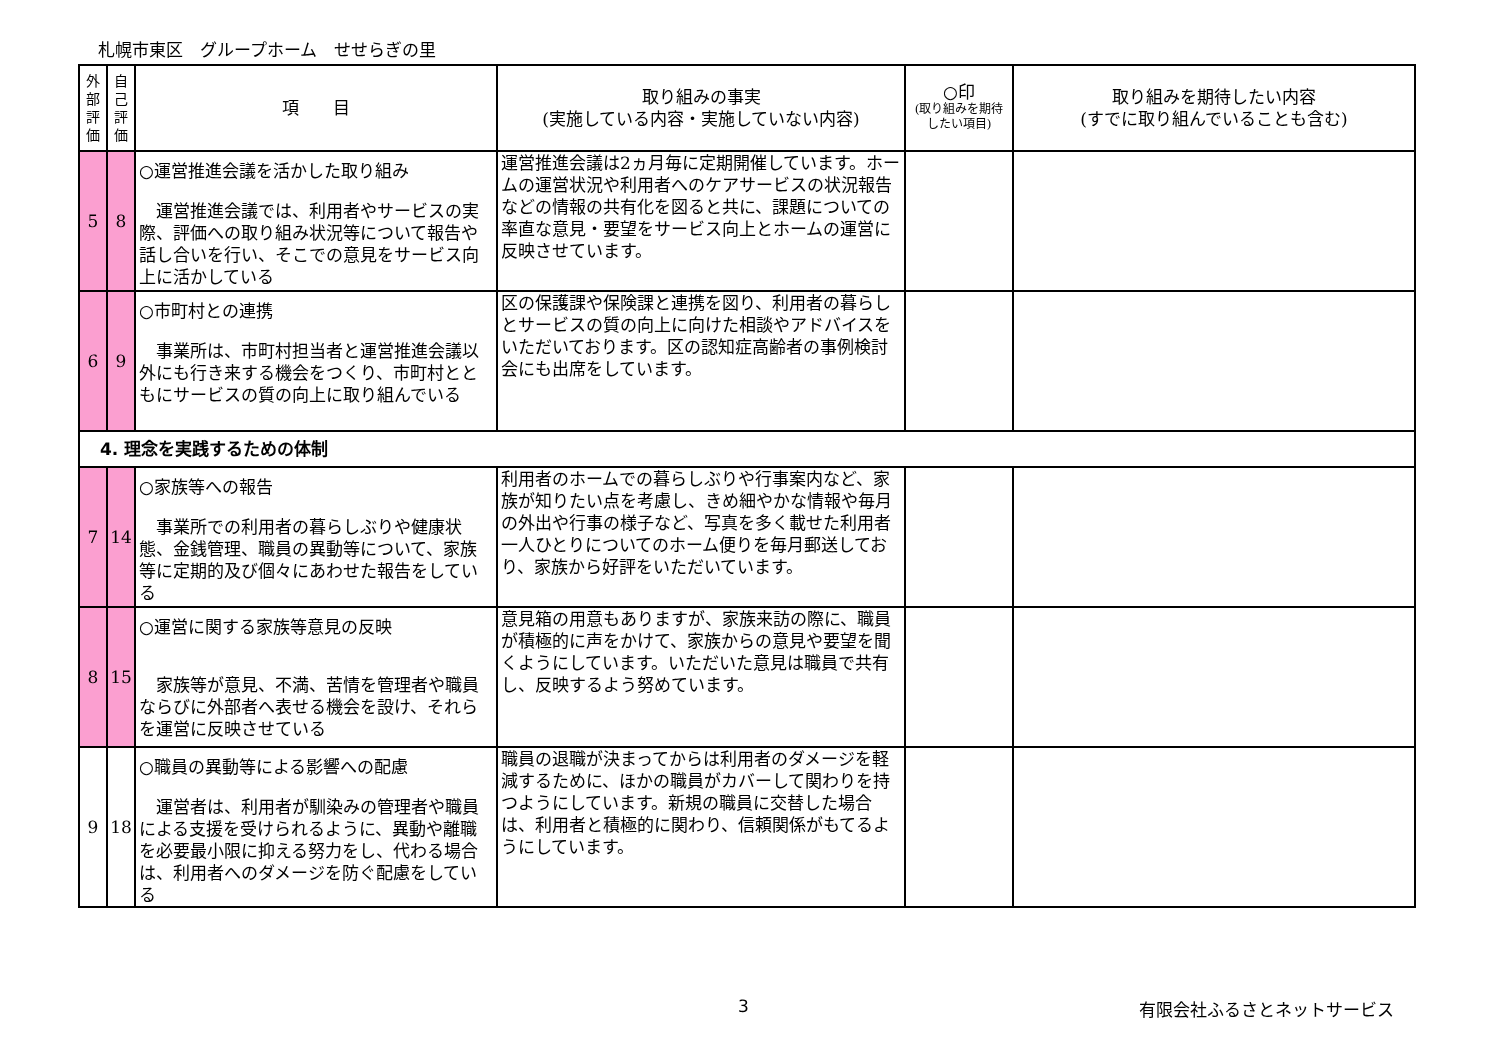札幌市東区　グループホーム　せせらぎの里
| 外 部 評 価 | 自 己 評 価 | 項 目 | 取り組みの事実 (実施している内容・実施していない内容) | ○印 (取り組みを期待したい項目) | 取り組みを期待したい内容 (すでに取り組んでいることも含む) |
| --- | --- | --- | --- | --- | --- |
| 5 | 8 | ○運営推進会議を活かした取り組み 運営推進会議では、利用者やサービスの実際、評価への取り組み状況等について報告や話し合いを行い、そこでの意見をサービス向上に活かしている | 運営推進会議は2ヵ月毎に定期開催しています。ホームの運営状況や利用者へのケアサービスの状況報告などの情報の共有化を図ると共に、課題についての率直な意見・要望をサービス向上とホームの運営に反映させています。 | | |
| 6 | 9 | ○市町村との連携 事業所は、市町村担当者と運営推進会議以外にも行き来する機会をつくり、市町村とともにサービスの質の向上に取り組んでいる | 区の保護課や保険課と連携を図り、利用者の暮らしとサービスの質の向上に向けた相談やアドバイスをいただいております。区の認知症高齢者の事例検討会にも出席をしています。 | | |
| 4. 理念を実践するための体制 | | | | | |
| 7 | 14 | ○家族等への報告 事業所での利用者の暮らしぶりや健康状態、金銭管理、職員の異動等について、家族等に定期的及び個々にあわせた報告をしている | 利用者のホームでの暮らしぶりや行事案内など、家族が知りたい点を考慮し、きめ細やかな情報や毎月の外出や行事の様子など、写真を多く載せた利用者一人ひとりについてのホーム便りを毎月郵送しており、家族から好評をいただいています。 | | |
| 8 | 15 | ○運営に関する家族等意見の反映 家族等が意見、不満、苦情を管理者や職員ならびに外部者へ表せる機会を設け、それらを運営に反映させている | 意見箱の用意もありますが、家族来訪の際に、職員が積極的に声をかけて、家族からの意見や要望を聞くようにしています。いただいた意見は職員で共有し、反映するよう努めています。 | | |
| 9 | 18 | ○職員の異動等による影響への配慮 運営者は、利用者が馴染みの管理者や職員による支援を受けられるように、異動や離職を必要最小限に抑える努力をし、代わる場合は、利用者へのダメージを防ぐ配慮をしている | 職員の退職が決まってからは利用者のダメージを軽減するために、ほかの職員がカバーして関わりを持つようにしています。新規の職員に交替した場合は、利用者と積極的に関わり、信頼関係がもてるようにしています。 | | |
3 有限会社ふるさとネットサービス